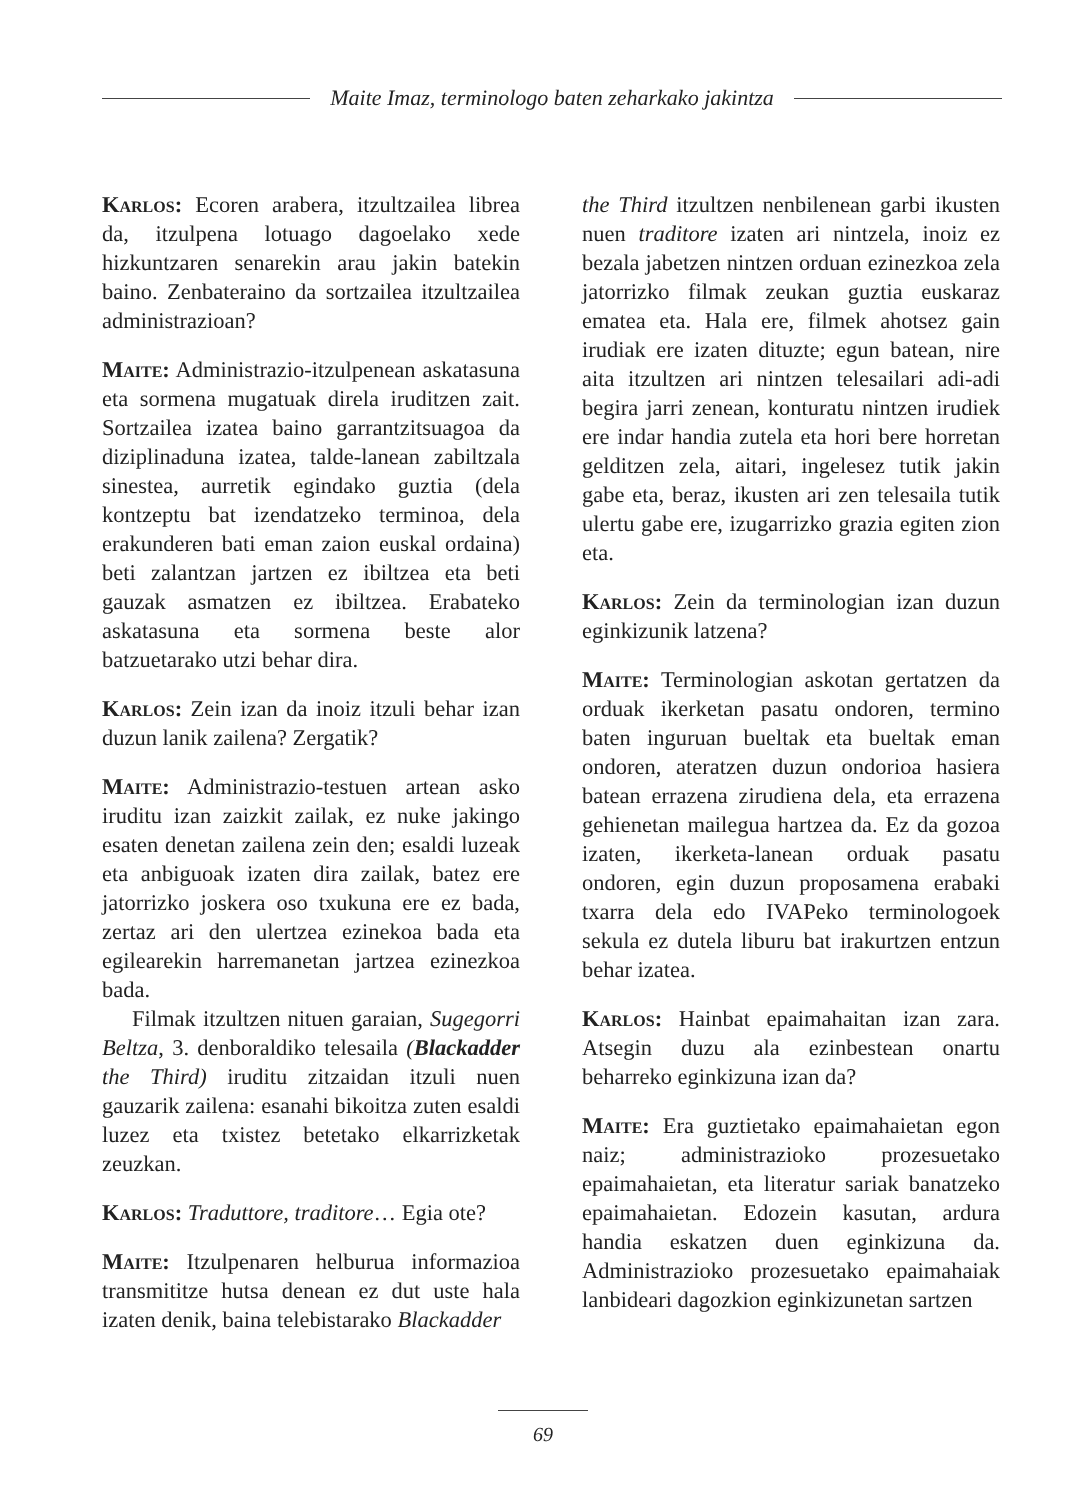Maite Imaz, terminologo baten zeharkako jakintza
Karlos: Ecoren arabera, itzultzailea librea da, itzulpena lotuago dagoelako xede hizkuntzaren senarekin arau jakin batekin baino. Zenbateraino da sortzailea itzultzailea administrazioan?
Maite: Administrazio-itzulpenean askatasuna eta sormena mugatuak direla iruditzen zait. Sortzailea izatea baino garrantzitsuagoa da diziplinaduna izatea, talde-lanean zabiltzala sinestea, aurretik egindako guztia (dela kontzeptu bat izendatzeko terminoa, dela erakunderen bati eman zaion euskal ordaina) beti zalantzan jartzen ez ibiltzea eta beti gauzak asmatzen ez ibiltzea. Erabateko askatasuna eta sormena beste alor batzuetarako utzi behar dira.
Karlos: Zein izan da inoiz itzuli behar izan duzun lanik zailena? Zergatik?
Maite: Administrazio-testuen artean asko iruditu izan zaizkit zailak, ez nuke jakingo esaten denetan zailena zein den; esaldi luzeak eta anbiguoak izaten dira zailak, batez ere jatorrizko joskera oso txukuna ere ez bada, zertaz ari den ulertzea ezinekoa bada eta egilearekin harremanetan jartzea ezinezkoa bada.
Filmak itzultzen nituen garaian, Sugegorri Beltza, 3. denboraldiko telesaila (Blackadder the Third) iruditu zitzaidan itzuli nuen gauzarik zailena: esanahi bikoitza zuten esaldi luzez eta txistez betetako elkarrizketak zeuzkan.
Karlos: Traduttore, traditore… Egia ote?
Maite: Itzulpenaren helburua informazioa transmititze hutsa denean ez dut uste hala izaten denik, baina telebistarako Blackadder
the Third itzultzen nenbilenean garbi ikusten nuen traditore izaten ari nintzela, inoiz ez bezala jabetzen nintzen orduan ezinezkoa zela jatorrizko filmak zeukan guztia euskaraz ematea eta. Hala ere, filmek ahotsez gain irudiak ere izaten dituzte; egun batean, nire aita itzultzen ari nintzen telesailari adi-adi begira jarri zenean, konturatu nintzen irudiek ere indar handia zutela eta hori bere horretan gelditzen zela, aitari, ingelesez tutik jakin gabe eta, beraz, ikusten ari zen telesaila tutik ulertu gabe ere, izugarrizko grazia egiten zion eta.
Karlos: Zein da terminologian izan duzun eginkizunik latzena?
Maite: Terminologian askotan gertatzen da orduak ikerketan pasatu ondoren, termino baten inguruan bueltak eta bueltak eman ondoren, ateratzen duzun ondorioa hasiera batean errazena zirudiena dela, eta errazena gehienetan mailegua hartzea da. Ez da gozoa izaten, ikerketa-lanean orduak pasatu ondoren, egin duzun proposamena erabaki txarra dela edo IVAPeko terminologoek sekula ez dutela liburu bat irakurtzen entzun behar izatea.
Karlos: Hainbat epaimahaitan izan zara. Atsegin duzu ala ezinbestean onartu beharreko eginkizuna izan da?
Maite: Era guztietako epaimahaietan egon naiz; administrazioko prozesuetako epaimahaietan, eta literatur sariak banatzeko epaimahaietan. Edozein kasutan, ardura handia eskatzen duen eginkizuna da. Administrazioko prozesuetako epaimahaiak lanbideari dagozkion eginkizunetan sartzen
69